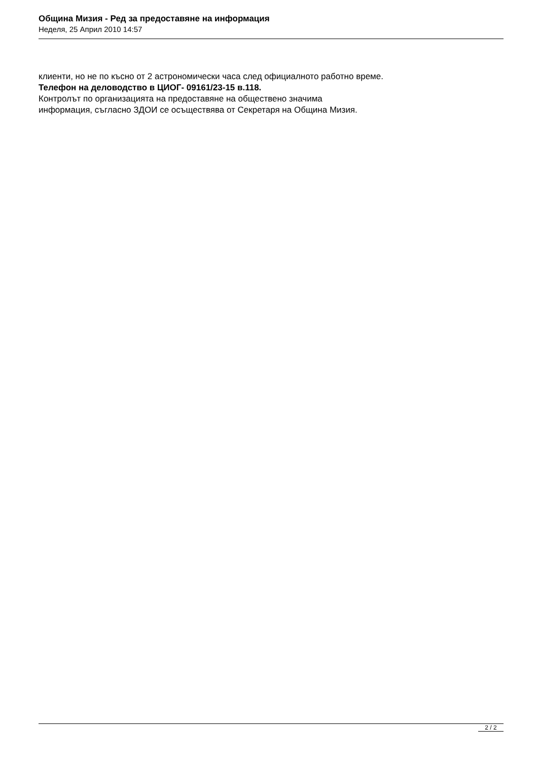Община Мизия - Ред за предоставяне на информация
Неделя, 25 Април 2010 14:57
клиенти, но не по късно от 2 астрономически часа след официалното работно време.
Телефон на деловодство в ЦИОГ- 09161/23-15 в.118.
Контролът по организацията на предоставяне на обществено значима
информация, съгласно ЗДОИ се осъществява от Секретаря на Община Мизия.
2 / 2